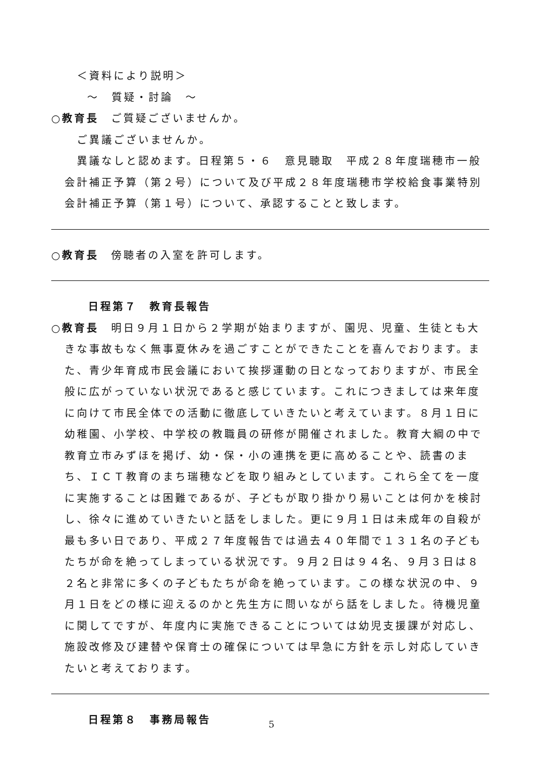＜資料により説明＞
～　質疑・討論　～
○教育長　ご質疑ございませんか。
ご異議ございませんか。
　異議なしと認めます。日程第５・６　意見聴取　平成２８年度瑞穂市一般会計補正予算（第２号）について及び平成２８年度瑞穂市学校給食事業特別会計補正予算（第１号）について、承認することと致します。
○教育長　傍聴者の入室を許可します。
日程第７　教育長報告
○教育長　明日９月１日から２学期が始まりますが、園児、児童、生徒とも大きな事故もなく無事夏休みを過ごすことができたことを喜んでおります。また、青少年育成市民会議において挨拶運動の日となっておりますが、市民全般に広がっていない状況であると感じています。これにつきましては来年度に向けて市民全体での活動に徹底していきたいと考えています。８月１日に幼稚園、小学校、中学校の教職員の研修が開催されました。教育大綱の中で教育立市みずほを掲げ、幼・保・小の連携を更に高めることや、読書のまち、ＩＣＴ教育のまち瑞穂などを取り組みとしています。これら全てを一度に実施することは困難であるが、子どもが取り掛かり易いことは何かを検討し、徐々に進めていきたいと話をしました。更に９月１日は未成年の自殺が最も多い日であり、平成２７年度報告では過去４０年間で１３１名の子どもたちが命を絶ってしまっている状況です。９月２日は９４名、９月３日は８２名と非常に多くの子どもたちが命を絶っています。この様な状況の中、９月１日をどの様に迎えるのかと先生方に問いながら話をしました。待機児童に関してですが、年度内に実施できることについては幼児支援課が対応し、施設改修及び建替や保育士の確保については早急に方針を示し対応していきたいと考えております。
日程第８　事務局報告
5